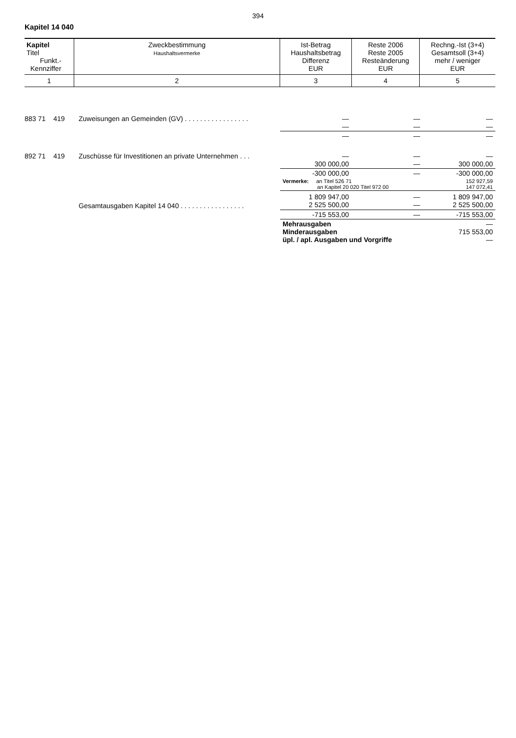394
Kapitel 14 040
| Kapitel Titel Funkt.- Kennziffer | Zweckbestimmung Haushaltsvermerke | Ist-Betrag Haushaltsbetrag Differenz EUR | Reste 2006 Reste 2005 Resteänderung EUR | Rechng.-Ist (3+4) Gesamtsoll (3+4) mehr / weniger EUR |
| --- | --- | --- | --- | --- |
| 1 | 2 | 3 | 4 | 5 |
| 883 71 419 | Zuweisungen an Gemeinden (GV) . . . . . . . . . . . . . . . . . | — — | — — | — — |
| | | — | — | — |
| 892 71 419 | Zuschüsse für Investitionen an private Unternehmen . . . | — 300 000,00 | — — | — 300 000,00 |
| | | -300 000,00 | — | -300 000,00 |
| | | Vermerke: an Titel 526 71 an Kapitel 20 020 Titel 972 00 | | 152 927,59 147 072,41 |
| | Gesamtausgaben Kapitel 14 040 . . . . . . . . . . . . . . . . . | 1 809 947,00 2 525 500,00 | — — | 1 809 947,00 2 525 500,00 |
| | | -715 553,00 | — | -715 553,00 |
| | | Mehrausgaben Minderausgaben üpl. / apl. Ausgaben und Vorgriffe | | — 715 553,00 — |